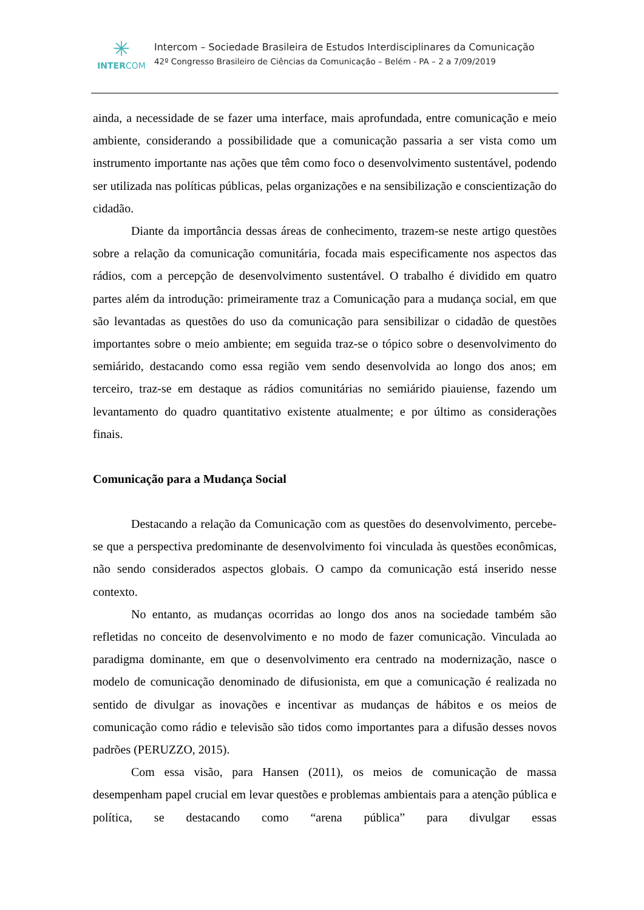✳
INTERCOM
Intercom – Sociedade Brasileira de Estudos Interdisciplinares da Comunicação
42º Congresso Brasileiro de Ciências da Comunicação – Belém - PA – 2 a 7/09/2019
ainda, a necessidade de se fazer uma interface, mais aprofundada, entre comunicação e meio ambiente, considerando a possibilidade que a comunicação passaria a ser vista como um instrumento importante nas ações que têm como foco o desenvolvimento sustentável, podendo ser utilizada nas políticas públicas, pelas organizações e na sensibilização e conscientização do cidadão.
Diante da importância dessas áreas de conhecimento, trazem-se neste artigo questões sobre a relação da comunicação comunitária, focada mais especificamente nos aspectos das rádios, com a percepção de desenvolvimento sustentável. O trabalho é dividido em quatro partes além da introdução: primeiramente traz a Comunicação para a mudança social, em que são levantadas as questões do uso da comunicação para sensibilizar o cidadão de questões importantes sobre o meio ambiente; em seguida traz-se o tópico sobre o desenvolvimento do semiárido, destacando como essa região vem sendo desenvolvida ao longo dos anos; em terceiro, traz-se em destaque as rádios comunitárias no semiárido piauiense, fazendo um levantamento do quadro quantitativo existente atualmente; e por último as considerações finais.
Comunicação para a Mudança Social
Destacando a relação da Comunicação com as questões do desenvolvimento, percebe-se que a perspectiva predominante de desenvolvimento foi vinculada às questões econômicas, não sendo considerados aspectos globais. O campo da comunicação está inserido nesse contexto.
No entanto, as mudanças ocorridas ao longo dos anos na sociedade também são refletidas no conceito de desenvolvimento e no modo de fazer comunicação. Vinculada ao paradigma dominante, em que o desenvolvimento era centrado na modernização, nasce o modelo de comunicação denominado de difusionista, em que a comunicação é realizada no sentido de divulgar as inovações e incentivar as mudanças de hábitos e os meios de comunicação como rádio e televisão são tidos como importantes para a difusão desses novos padrões (PERUZZO, 2015).
Com essa visão, para Hansen (2011), os meios de comunicação de massa desempenham papel crucial em levar questões e problemas ambientais para a atenção pública e política, se destacando como “arena pública” para divulgar essas